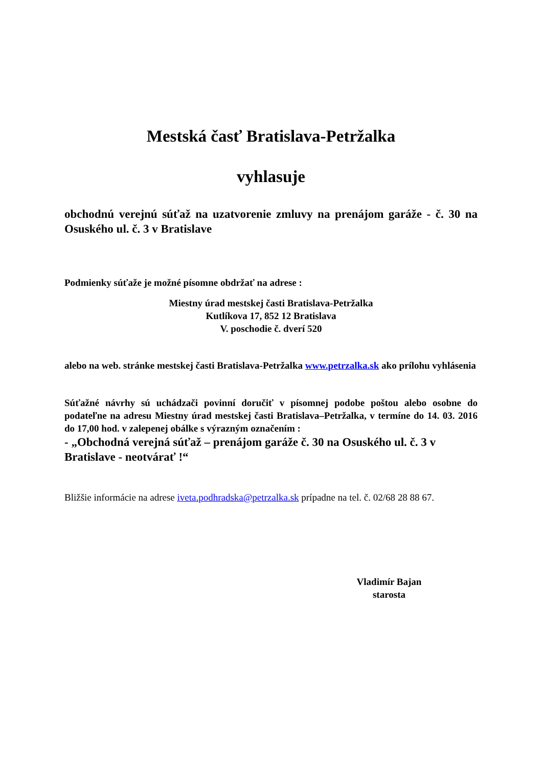Mestská časť Bratislava-Petržalka
vyhlasuje
obchodnú verejnú súťaž na uzatvorenie zmluvy na prenájom garáže - č. 30 na Osuského ul. č. 3 v Bratislave
Podmienky súťaže je možné písomne obdržať na adrese :
Miestny úrad mestskej časti Bratislava-Petržalka
Kutlíkova 17, 852 12 Bratislava
V. poschodie č. dverí 520
alebo na web. stránke mestskej časti Bratislava-Petržalka www.petrzalka.sk ako prílohu vyhlásenia
Súťažné návrhy sú uchádzači povinní doručiť v písomnej podobe poštou alebo osobne do podateľne na adresu Miestny úrad mestskej časti Bratislava–Petržalka, v termíne do 14. 03. 2016 do 17,00 hod. v zalepenej obálke s výrazným označením :
- „Obchodná verejná súťaž – prenájom garáže č. 30 na Osuského ul. č. 3 v Bratislave - neotvárať !“
Bližšie informácie na adrese iveta.podhradska@petrzalka.sk prípadne na tel. č. 02/68 28 88 67.
Vladimír Bajan
starosta